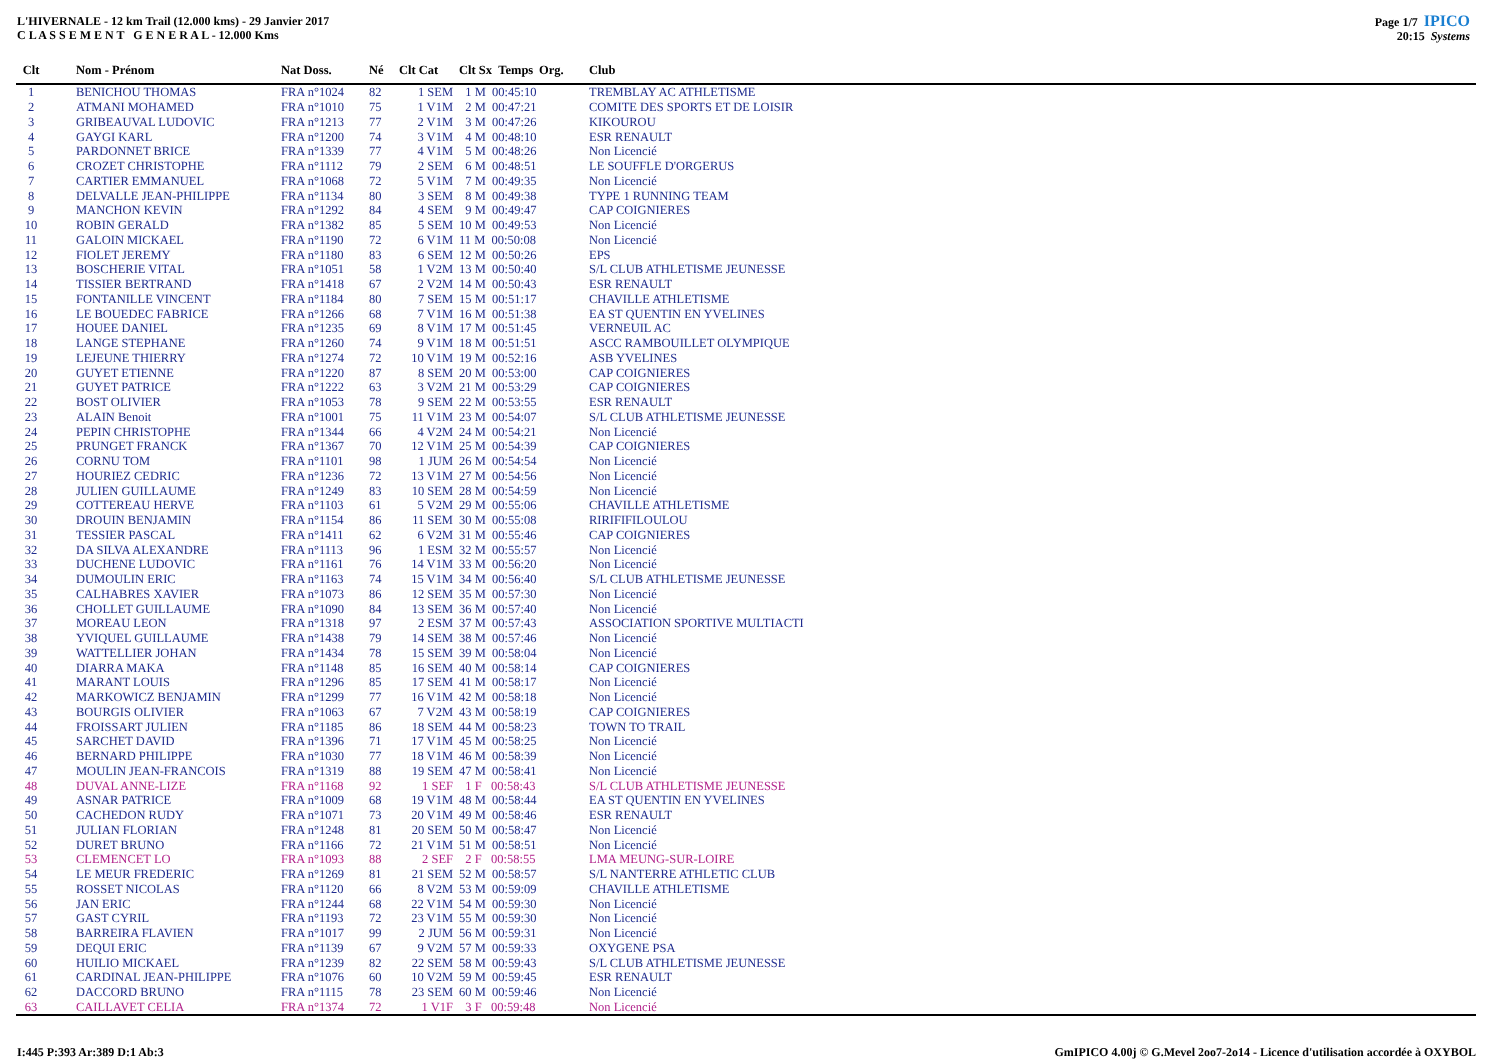L'HIVERNALE - 12 km Trail (12.000 kms) - 29 Janvier 2017
C L A S S E M E N T G E N E R A L - 12.000 Kms
Page 1/7 IPICO
20:15 Systems
| Clt | Nom - Prénom | Nat Doss. | Né | Clt Cat | Clt Sx Temps | Org. | Club |
| --- | --- | --- | --- | --- | --- | --- | --- |
| 1 | BENICHOU THOMAS | FRA n°1024 | 82 | 1 SEM | 1 M 00:45:10 | | TREMBLAY AC ATHLETISME |
| 2 | ATMANI MOHAMED | FRA n°1010 | 75 | 1 V1M | 2 M 00:47:21 | | COMITE DES SPORTS ET DE LOISIR |
| 3 | GRIBEAUVAL LUDOVIC | FRA n°1213 | 77 | 2 V1M | 3 M 00:47:26 | | KIKOUROU |
| 4 | GAYGI KARL | FRA n°1200 | 74 | 3 V1M | 4 M 00:48:10 | | ESR RENAULT |
| 5 | PARDONNET BRICE | FRA n°1339 | 77 | 4 V1M | 5 M 00:48:26 | | Non Licencié |
| 6 | CROZET CHRISTOPHE | FRA n°1112 | 79 | 2 SEM | 6 M 00:48:51 | | LE SOUFFLE D'ORGERUS |
| 7 | CARTIER EMMANUEL | FRA n°1068 | 72 | 5 V1M | 7 M 00:49:35 | | Non Licencié |
| 8 | DELVALLE JEAN-PHILIPPE | FRA n°1134 | 80 | 3 SEM | 8 M 00:49:38 | | TYPE 1 RUNNING TEAM |
| 9 | MANCHON KEVIN | FRA n°1292 | 84 | 4 SEM | 9 M 00:49:47 | | CAP COIGNIERES |
| 10 | ROBIN GERALD | FRA n°1382 | 85 | 5 SEM | 10 M 00:49:53 | | Non Licencié |
| 11 | GALOIN MICKAEL | FRA n°1190 | 72 | 6 V1M | 11 M 00:50:08 | | Non Licencié |
| 12 | FIOLET JEREMY | FRA n°1180 | 83 | 6 SEM | 12 M 00:50:26 | | EPS |
| 13 | BOSCHERIE VITAL | FRA n°1051 | 58 | 1 V2M | 13 M 00:50:40 | | S/L CLUB ATHLETISME JEUNESSE |
| 14 | TISSIER BERTRAND | FRA n°1418 | 67 | 2 V2M | 14 M 00:50:43 | | ESR RENAULT |
| 15 | FONTANILLE VINCENT | FRA n°1184 | 80 | 7 SEM | 15 M 00:51:17 | | CHAVILLE ATHLETISME |
| 16 | LE BOUEDEC FABRICE | FRA n°1266 | 68 | 7 V1M | 16 M 00:51:38 | | EA ST QUENTIN EN YVELINES |
| 17 | HOUEE DANIEL | FRA n°1235 | 69 | 8 V1M | 17 M 00:51:45 | | VERNEUIL AC |
| 18 | LANGE STEPHANE | FRA n°1260 | 74 | 9 V1M | 18 M 00:51:51 | | ASCC RAMBOUILLET OLYMPIQUE |
| 19 | LEJEUNE THIERRY | FRA n°1274 | 72 | 10 V1M | 19 M 00:52:16 | | ASB YVELINES |
| 20 | GUYET ETIENNE | FRA n°1220 | 87 | 8 SEM | 20 M 00:53:00 | | CAP COIGNIERES |
| 21 | GUYET PATRICE | FRA n°1222 | 63 | 3 V2M | 21 M 00:53:29 | | CAP COIGNIERES |
| 22 | BOST OLIVIER | FRA n°1053 | 78 | 9 SEM | 22 M 00:53:55 | | ESR RENAULT |
| 23 | ALAIN Benoit | FRA n°1001 | 75 | 11 V1M | 23 M 00:54:07 | | S/L CLUB ATHLETISME JEUNESSE |
| 24 | PEPIN CHRISTOPHE | FRA n°1344 | 66 | 4 V2M | 24 M 00:54:21 | | Non Licencié |
| 25 | PRUNGET FRANCK | FRA n°1367 | 70 | 12 V1M | 25 M 00:54:39 | | CAP COIGNIERES |
| 26 | CORNU TOM | FRA n°1101 | 98 | 1 JUM | 26 M 00:54:54 | | Non Licencié |
| 27 | HOURIEZ CEDRIC | FRA n°1236 | 72 | 13 V1M | 27 M 00:54:56 | | Non Licencié |
| 28 | JULIEN GUILLAUME | FRA n°1249 | 83 | 10 SEM | 28 M 00:54:59 | | Non Licencié |
| 29 | COTTEREAU HERVE | FRA n°1103 | 61 | 5 V2M | 29 M 00:55:06 | | CHAVILLE ATHLETISME |
| 30 | DROUIN BENJAMIN | FRA n°1154 | 86 | 11 SEM | 30 M 00:55:08 | | RIRIFIFILOULOU |
| 31 | TESSIER PASCAL | FRA n°1411 | 62 | 6 V2M | 31 M 00:55:46 | | CAP COIGNIERES |
| 32 | DA SILVA ALEXANDRE | FRA n°1113 | 96 | 1 ESM | 32 M 00:55:57 | | Non Licencié |
| 33 | DUCHENE LUDOVIC | FRA n°1161 | 76 | 14 V1M | 33 M 00:56:20 | | Non Licencié |
| 34 | DUMOULIN ERIC | FRA n°1163 | 74 | 15 V1M | 34 M 00:56:40 | | S/L CLUB ATHLETISME JEUNESSE |
| 35 | CALHABRES XAVIER | FRA n°1073 | 86 | 12 SEM | 35 M 00:57:30 | | Non Licencié |
| 36 | CHOLLET GUILLAUME | FRA n°1090 | 84 | 13 SEM | 36 M 00:57:40 | | Non Licencié |
| 37 | MOREAU LEON | FRA n°1318 | 97 | 2 ESM | 37 M 00:57:43 | | ASSOCIATION SPORTIVE MULTIACTI |
| 38 | YVIQUEL GUILLAUME | FRA n°1438 | 79 | 14 SEM | 38 M 00:57:46 | | Non Licencié |
| 39 | WATTELLIER JOHAN | FRA n°1434 | 78 | 15 SEM | 39 M 00:58:04 | | Non Licencié |
| 40 | DIARRA MAKA | FRA n°1148 | 85 | 16 SEM | 40 M 00:58:14 | | CAP COIGNIERES |
| 41 | MARANT LOUIS | FRA n°1296 | 85 | 17 SEM | 41 M 00:58:17 | | Non Licencié |
| 42 | MARKOWICZ BENJAMIN | FRA n°1299 | 77 | 16 V1M | 42 M 00:58:18 | | Non Licencié |
| 43 | BOURGIS OLIVIER | FRA n°1063 | 67 | 7 V2M | 43 M 00:58:19 | | CAP COIGNIERES |
| 44 | FROISSART JULIEN | FRA n°1185 | 86 | 18 SEM | 44 M 00:58:23 | | TOWN TO TRAIL |
| 45 | SARCHET DAVID | FRA n°1396 | 71 | 17 V1M | 45 M 00:58:25 | | Non Licencié |
| 46 | BERNARD PHILIPPE | FRA n°1030 | 77 | 18 V1M | 46 M 00:58:39 | | Non Licencié |
| 47 | MOULIN JEAN-FRANCOIS | FRA n°1319 | 88 | 19 SEM | 47 M 00:58:41 | | Non Licencié |
| 48 | DUVAL ANNE-LIZE | FRA n°1168 | 92 | 1 SEF | 1 F 00:58:43 | | S/L CLUB ATHLETISME JEUNESSE |
| 49 | ASNAR PATRICE | FRA n°1009 | 68 | 19 V1M | 48 M 00:58:44 | | EA ST QUENTIN EN YVELINES |
| 50 | CACHEDON RUDY | FRA n°1071 | 73 | 20 V1M | 49 M 00:58:46 | | ESR RENAULT |
| 51 | JULIAN FLORIAN | FRA n°1248 | 81 | 20 SEM | 50 M 00:58:47 | | Non Licencié |
| 52 | DURET BRUNO | FRA n°1166 | 72 | 21 V1M | 51 M 00:58:51 | | Non Licencié |
| 53 | CLEMENCET LO | FRA n°1093 | 88 | 2 SEF | 2 F 00:58:55 | | LMA MEUNG-SUR-LOIRE |
| 54 | LE MEUR FREDERIC | FRA n°1269 | 81 | 21 SEM | 52 M 00:58:57 | | S/L NANTERRE ATHLETIC CLUB |
| 55 | ROSSET NICOLAS | FRA n°1120 | 66 | 8 V2M | 53 M 00:59:09 | | CHAVILLE ATHLETISME |
| 56 | JAN ERIC | FRA n°1244 | 68 | 22 V1M | 54 M 00:59:30 | | Non Licencié |
| 57 | GAST CYRIL | FRA n°1193 | 72 | 23 V1M | 55 M 00:59:30 | | Non Licencié |
| 58 | BARREIRA FLAVIEN | FRA n°1017 | 99 | 2 JUM | 56 M 00:59:31 | | Non Licencié |
| 59 | DEQUI ERIC | FRA n°1139 | 67 | 9 V2M | 57 M 00:59:33 | | OXYGENE PSA |
| 60 | HUILIO MICKAEL | FRA n°1239 | 82 | 22 SEM | 58 M 00:59:43 | | S/L CLUB ATHLETISME JEUNESSE |
| 61 | CARDINAL JEAN-PHILIPPE | FRA n°1076 | 60 | 10 V2M | 59 M 00:59:45 | | ESR RENAULT |
| 62 | DACCORD BRUNO | FRA n°1115 | 78 | 23 SEM | 60 M 00:59:46 | | Non Licencié |
| 63 | CAILLAVET CELIA | FRA n°1374 | 72 | 1 V1F | 3 F 00:59:48 | | Non Licencié |
I:445 P:393 Ar:389 D:1 Ab:3
GmIPICO 4.00j © G.Mevel 2oo7-2o14 - Licence d'utilisation accordée à OXYBOL